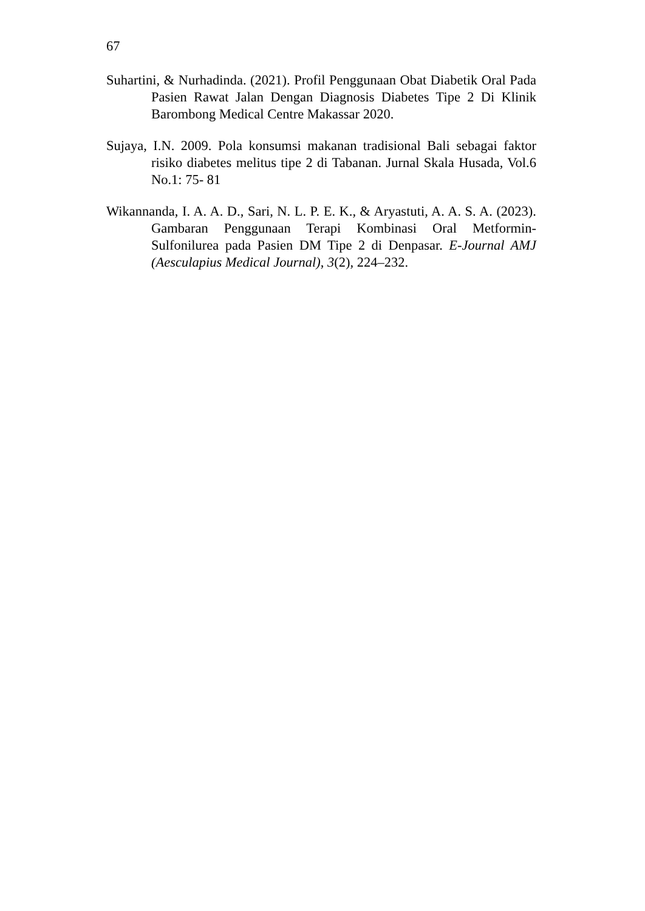67
Suhartini, & Nurhadinda. (2021). Profil Penggunaan Obat Diabetik Oral Pada Pasien Rawat Jalan Dengan Diagnosis Diabetes Tipe 2 Di Klinik Barombong Medical Centre Makassar 2020.
Sujaya, I.N. 2009. Pola konsumsi makanan tradisional Bali sebagai faktor risiko diabetes melitus tipe 2 di Tabanan. Jurnal Skala Husada, Vol.6 No.1: 75- 81
Wikannanda, I. A. A. D., Sari, N. L. P. E. K., & Aryastuti, A. A. S. A. (2023). Gambaran Penggunaan Terapi Kombinasi Oral Metformin-Sulfonilurea pada Pasien DM Tipe 2 di Denpasar. E-Journal AMJ (Aesculapius Medical Journal), 3(2), 224–232.